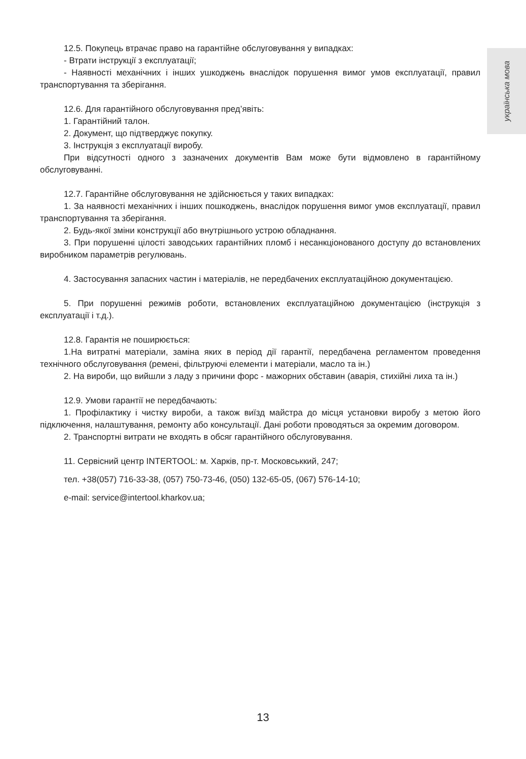українська мова
12.5. Покупець втрачає право на гарантійне обслуговування у випадках:
- Втрати інструкції з експлуатації;
- Наявності механічних і інших ушкоджень внаслідок порушення вимог умов експлуатації, правил транспортування та зберігання.
12.6. Для гарантійного обслуговування пред’явіть:
1. Гарантійний талон.
2. Документ, що підтверджує покупку.
3. Інструкція з експлуатації виробу.
При відсутності одного з зазначених документів Вам може бути відмовлено в гарантійному обслуговуванні.
12.7. Гарантійне обслуговування не здійснюється у таких випадках:
1. За наявності механічних і інших пошкоджень, внаслідок порушення вимог умов експлуатації, правил транспортування та зберігання.
2. Будь-якої зміни конструкції або внутрішнього устрою обладнання.
3. При порушенні цілості заводських гарантійних пломб і несанкціонованого доступу до встановлених виробником параметрів регулювань.
4. Застосування запасних частин і матеріалів, не передбачених експлуатаційною документацією.
5. При порушенні режимів роботи, встановлених експлуатаційною документацією (інструкція з експлуатації і т.д.).
12.8. Гарантія не поширюється:
1.На витратні матеріали, заміна яких в період дії гарантії, передбачена регламентом проведення технічного обслуговування (ремені, фільтруючі елементи і матеріали, масло та ін.)
2. На вироби, що вийшли з ладу з причини форс - мажорних обставин (аварія, стихійні лиха та ін.)
12.9. Умови гарантії не передбачають:
1. Профілактику і чистку вироби, а також виїзд майстра до місця установки виробу з метою його підключення, налаштування, ремонту або консультації. Дані роботи проводяться за окремим договором.
2. Транспортні витрати не входять в обсяг гарантійного обслуговування.
11. Сервісний центр INTERTOOL: м. Харків, пр-т. Московськкий, 247;
тел. +38(057) 716-33-38, (057) 750-73-46, (050) 132-65-05, (067) 576-14-10;
e-mail: service@intertool.kharkov.ua;
13